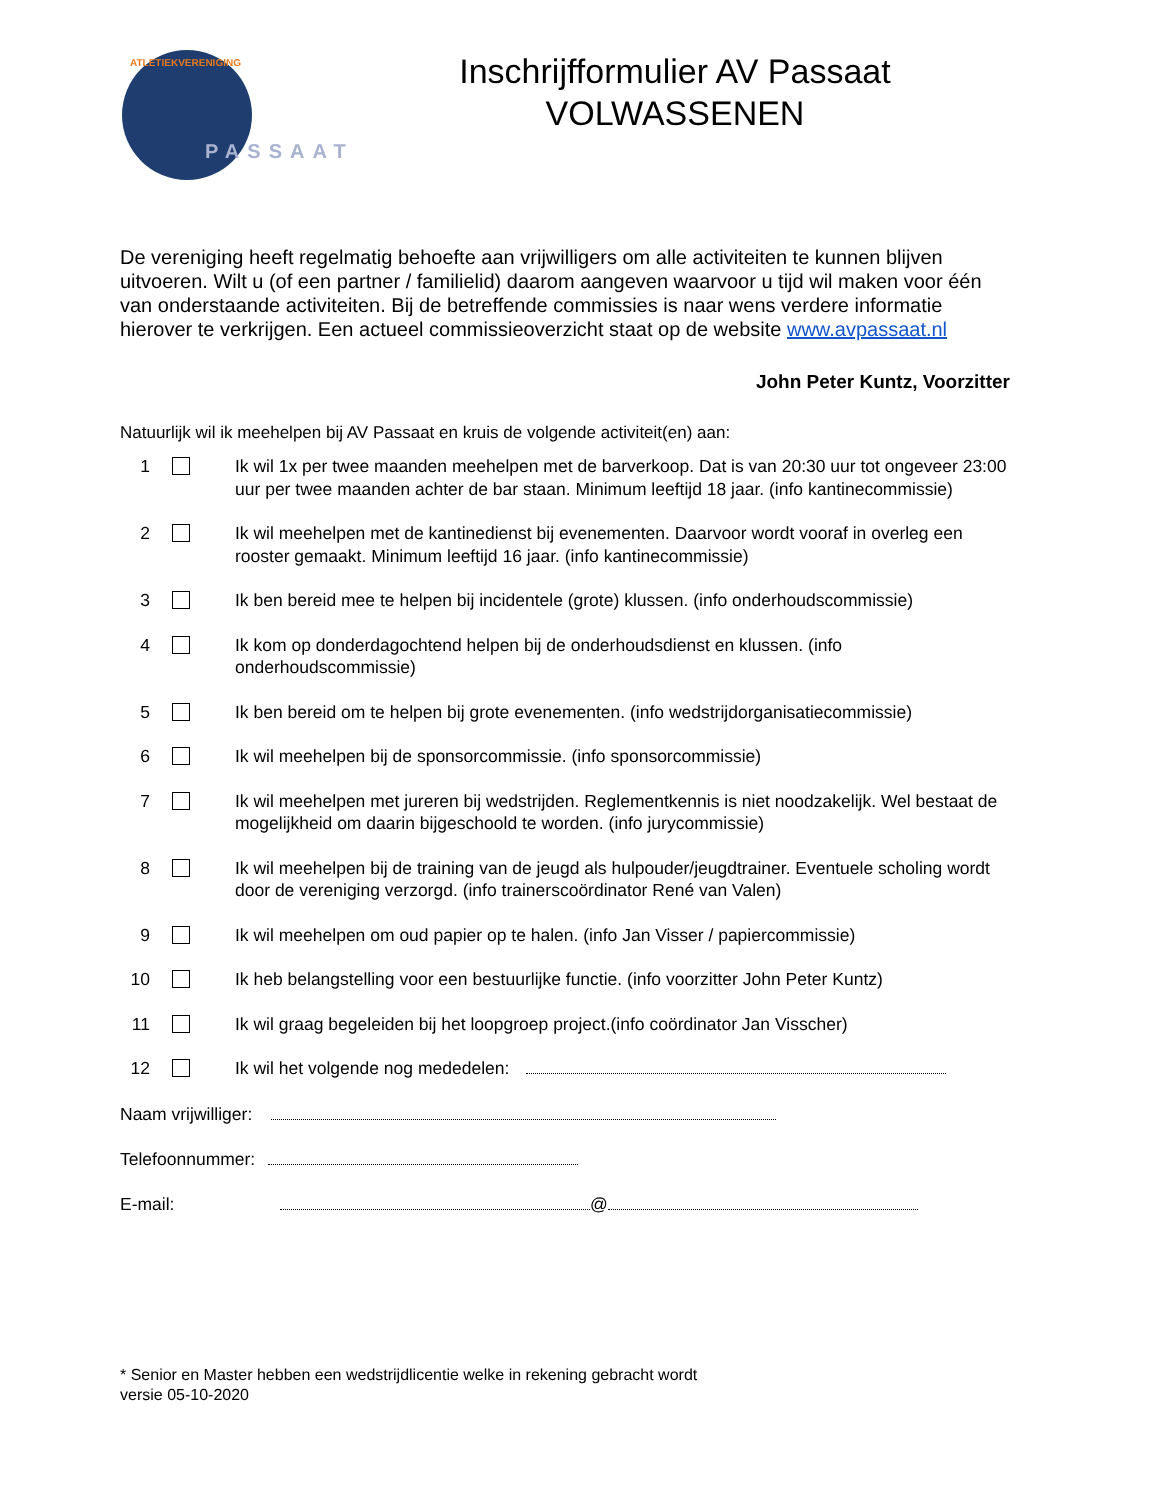ATLETIEKVERENIGING
PASSAAT
Inschrijfformulier AV Passaat
VOLWASSENEN
De vereniging heeft regelmatig behoefte aan vrijwilligers om alle activiteiten te kunnen blijven uitvoeren. Wilt u (of een partner / familielid) daarom aangeven waarvoor u tijd wil maken voor één van onderstaande activiteiten. Bij de betreffende commissies is naar wens verdere informatie hierover te verkrijgen. Een actueel commissieoverzicht staat op de website www.avpassaat.nl
John Peter Kuntz, Voorzitter
Natuurlijk wil ik meehelpen bij AV Passaat en kruis de volgende activiteit(en) aan:
1 Ik wil 1x per twee maanden meehelpen met de barverkoop. Dat is van 20:30 uur tot ongeveer 23:00 uur per twee maanden achter de bar staan. Minimum leeftijd 18 jaar. (info kantinecommissie)
2 Ik wil meehelpen met de kantinedienst bij evenementen. Daarvoor wordt vooraf in overleg een rooster gemaakt. Minimum leeftijd 16 jaar. (info kantinecommissie)
3 Ik ben bereid mee te helpen bij incidentele (grote) klussen. (info onderhoudscommissie)
4 Ik kom op donderdagochtend helpen bij de onderhoudsdienst en klussen. (info onderhoudscommissie)
5 Ik ben bereid om te helpen bij grote evenementen. (info wedstrijdorganisatiecommissie)
6 Ik wil meehelpen bij de sponsorcommissie. (info sponsorcommissie)
7 Ik wil meehelpen met jureren bij wedstrijden. Reglementkennis is niet noodzakelijk. Wel bestaat de mogelijkheid om daarin bijgeschoold te worden. (info jurycommissie)
8 Ik wil meehelpen bij de training van de jeugd als hulpouder/jeugdtrainer. Eventuele scholing wordt door de vereniging verzorgd. (info trainerscoördinator René van Valen)
9 Ik wil meehelpen om oud papier op te halen. (info Jan Visser / papiercommissie)
10 Ik heb belangstelling voor een bestuurlijke functie. (info voorzitter John Peter Kuntz)
11 Ik wil graag begeleiden bij het loopgroep project.(info coördinator Jan Visscher)
12 Ik wil het volgende nog mededelen:
Naam vrijwilliger:
Telefoonnummer:
E-mail: @
* Senior en Master hebben een wedstrijdlicentie welke in rekening gebracht wordt
versie 05-10-2020